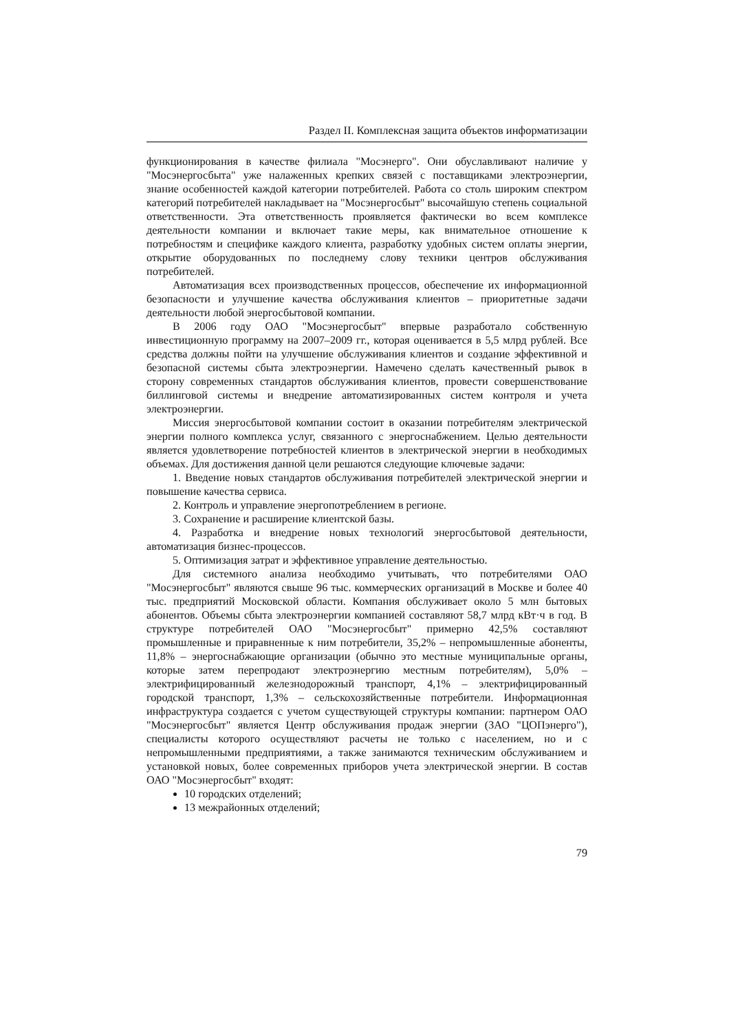Раздел II. Комплексная защита объектов информатизации
функционирования в качестве филиала "Мосэнерго". Они обуславливают наличие у "Мосэнергосбыта" уже налаженных крепких связей с поставщиками электроэнергии, знание особенностей каждой категории потребителей. Работа со столь широким спектром категорий потребителей накладывает на "Мосэнергосбыт" высочайшую степень социальной ответственности. Эта ответственность проявляется фактически во всем комплексе деятельности компании и включает такие меры, как внимательное отношение к потребностям и специфике каждого клиента, разработку удобных систем оплаты энергии, открытие оборудованных по последнему слову техники центров обслуживания потребителей.
Автоматизация всех производственных процессов, обеспечение их информационной безопасности и улучшение качества обслуживания клиентов – приоритетные задачи деятельности любой энергосбытовой компании.
В 2006 году ОАО "Мосэнергосбыт" впервые разработало собственную инвестиционную программу на 2007–2009 гг., которая оценивается в 5,5 млрд рублей. Все средства должны пойти на улучшение обслуживания клиентов и создание эффективной и безопасной системы сбыта электроэнергии. Намечено сделать качественный рывок в сторону современных стандартов обслуживания клиентов, провести совершенствование биллинговой системы и внедрение автоматизированных систем контроля и учета электроэнергии.
Миссия энергосбытовой компании состоит в оказании потребителям электрической энергии полного комплекса услуг, связанного с энергоснабжением. Целью деятельности является удовлетворение потребностей клиентов в электрической энергии в необходимых объемах. Для достижения данной цели решаются следующие ключевые задачи:
1. Введение новых стандартов обслуживания потребителей электрической энергии и повышение качества сервиса.
2. Контроль и управление энергопотреблением в регионе.
3. Сохранение и расширение клиентской базы.
4. Разработка и внедрение новых технологий энергосбытовой деятельности, автоматизация бизнес-процессов.
5. Оптимизация затрат и эффективное управление деятельностью.
Для системного анализа необходимо учитывать, что потребителями ОАО "Мосэнергосбыт" являются свыше 96 тыс. коммерческих организаций в Москве и более 40 тыс. предприятий Московской области. Компания обслуживает около 5 млн бытовых абонентов. Объемы сбыта электроэнергии компанией составляют 58,7 млрд кВт·ч в год. В структуре потребителей ОАО "Мосэнергосбыт" примерно 42,5% составляют промышленные и приравненные к ним потребители, 35,2% – непромышленные абоненты, 11,8% – энергоснабжающие организации (обычно это местные муниципальные органы, которые затем перепродают электроэнергию местным потребителям), 5,0% – электрифицированный железнодорожный транспорт, 4,1% – электрифицированный городской транспорт, 1,3% – сельскохозяйственные потребители. Информационная инфраструктура создается с учетом существующей структуры компании: партнером ОАО "Мосэнергосбыт" является Центр обслуживания продаж энергии (ЗАО "ЦОПэнерго"), специалисты которого осуществляют расчеты не только с населением, но и с непромышленными предприятиями, а также занимаются техническим обслуживанием и установкой новых, более современных приборов учета электрической энергии. В состав ОАО "Мосэнергосбыт" входят:
10 городских отделений;
13 межрайонных отделений;
79